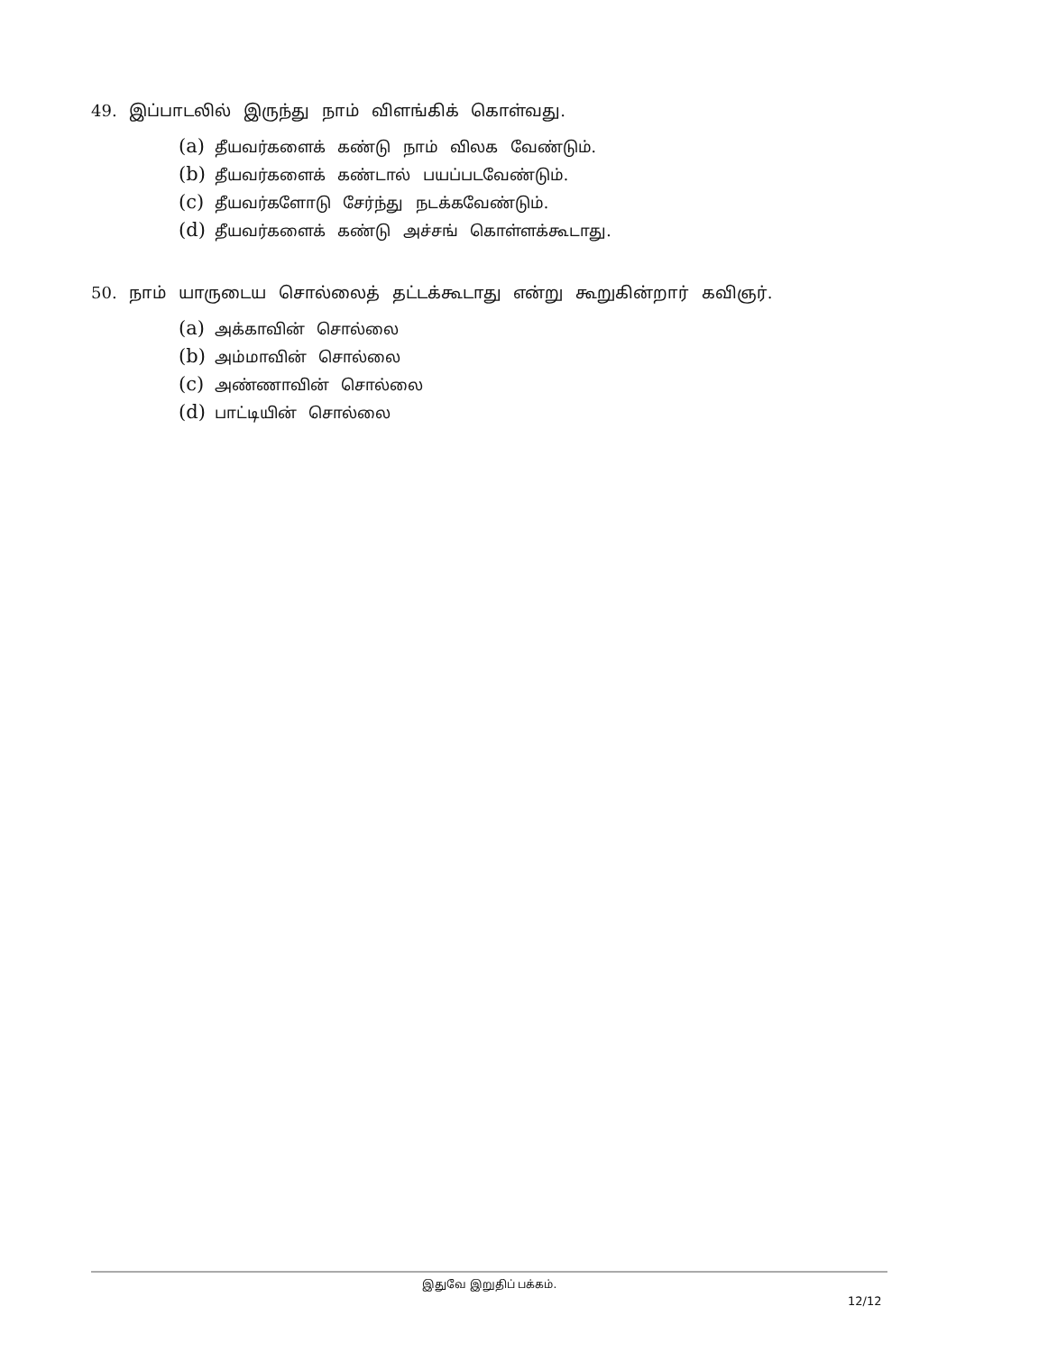49. இப்பாடலில் இருந்து நாம் விளங்கிக் கொள்வது.
(a) தீயவர்களைக் கண்டு நாம் விலக வேண்டும்.
(b) தீயவர்களைக் கண்டால் பயப்படவேண்டும்.
(c) தீயவர்களோடு சேர்ந்து நடக்கவேண்டும்.
(d) தீயவர்களைக் கண்டு அச்சங் கொள்ளக்கூடாது.
50. நாம் யாருடைய சொல்லைத் தட்டக்கூடாது என்று கூறுகின்றார் கவிஞர்.
(a) அக்காவின் சொல்லை
(b) அம்மாவின் சொல்லை
(c) அண்ணாவின் சொல்லை
(d) பாட்டியின் சொல்லை
இதுவே இறுதிப் பக்கம்.
12/12